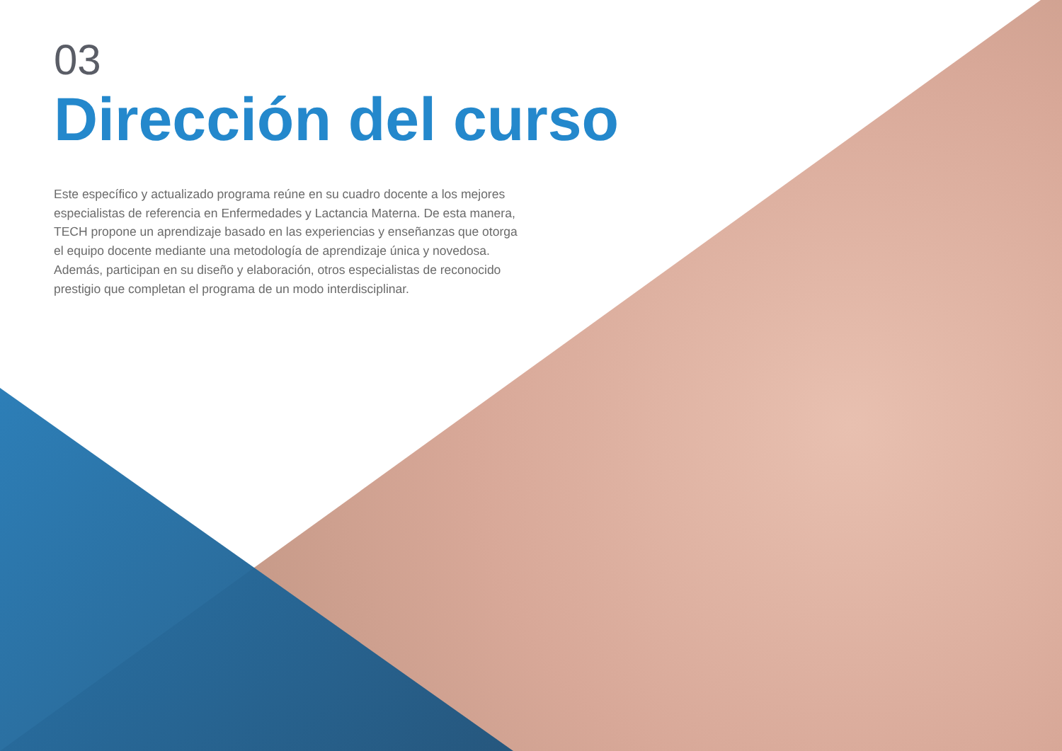03
Dirección del curso
Este específico y actualizado programa reúne en su cuadro docente a los mejores especialistas de referencia en Enfermedades y Lactancia Materna. De esta manera, TECH propone un aprendizaje basado en las experiencias y enseñanzas que otorga el equipo docente mediante una metodología de aprendizaje única y novedosa. Además, participan en su diseño y elaboración, otros especialistas de reconocido prestigio que completan el programa de un modo interdisciplinar.